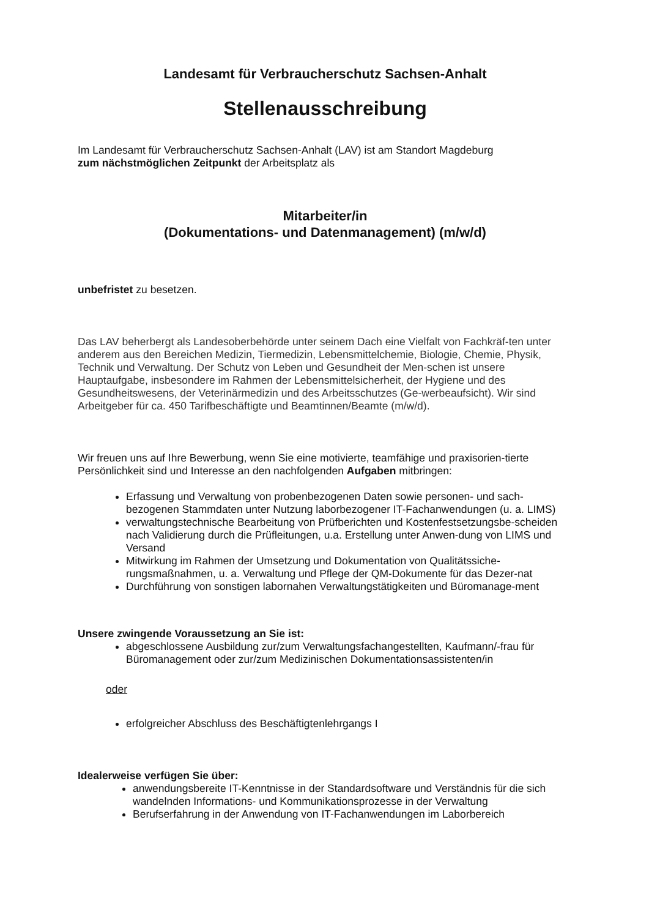Landesamt für Verbraucherschutz Sachsen-Anhalt
Stellenausschreibung
Im Landesamt für Verbraucherschutz Sachsen-Anhalt (LAV) ist am Standort Magdeburg
zum nächstmöglichen Zeitpunkt der Arbeitsplatz als
Mitarbeiter/in
(Dokumentations- und Datenmanagement) (m/w/d)
unbefristet zu besetzen.
Das LAV beherbergt als Landesoberbehörde unter seinem Dach eine Vielfalt von Fachkräf-ten unter anderem aus den Bereichen Medizin, Tiermedizin, Lebensmittelchemie, Biologie, Chemie, Physik, Technik und Verwaltung. Der Schutz von Leben und Gesundheit der Men-schen ist unsere Hauptaufgabe, insbesondere im Rahmen der Lebensmittelsicherheit, der Hygiene und des Gesundheitswesens, der Veterinärmedizin und des Arbeitsschutzes (Ge-werbeaufsicht). Wir sind Arbeitgeber für ca. 450 Tarifbeschäftigte und Beamtinnen/Beamte (m/w/d).
Wir freuen uns auf Ihre Bewerbung, wenn Sie eine motivierte, teamfähige und praxisorien-tierte Persönlichkeit sind und Interesse an den nachfolgenden Aufgaben mitbringen:
Erfassung und Verwaltung von probenbezogenen Daten sowie personen- und sach-bezogenen Stammdaten unter Nutzung laborbezogener IT-Fachanwendungen (u. a. LIMS)
verwaltungstechnische Bearbeitung von Prüfberichten und Kostenfestsetzungsbe-scheiden nach Validierung durch die Prüfleitungen, u.a. Erstellung unter Anwen-dung von LIMS und Versand
Mitwirkung im Rahmen der Umsetzung und Dokumentation von Qualitätssiche-rungsmaßnahmen, u. a. Verwaltung und Pflege der QM-Dokumente für das Dezer-nat
Durchführung von sonstigen labornahen Verwaltungstätigkeiten und Büromanage-ment
Unsere zwingende Voraussetzung an Sie ist:
abgeschlossene Ausbildung zur/zum Verwaltungsfachangestellten, Kaufmann/-frau für Büromanagement oder zur/zum Medizinischen Dokumentationsassistenten/in
oder
erfolgreicher Abschluss des Beschäftigtenlehrgangs I
Idealerweise verfügen Sie über:
anwendungsbereite IT-Kenntnisse in der Standardsoftware und Verständnis für die sich wandelnden Informations- und Kommunikationsprozesse in der Verwaltung
Berufserfahrung in der Anwendung von IT-Fachanwendungen im Laborbereich